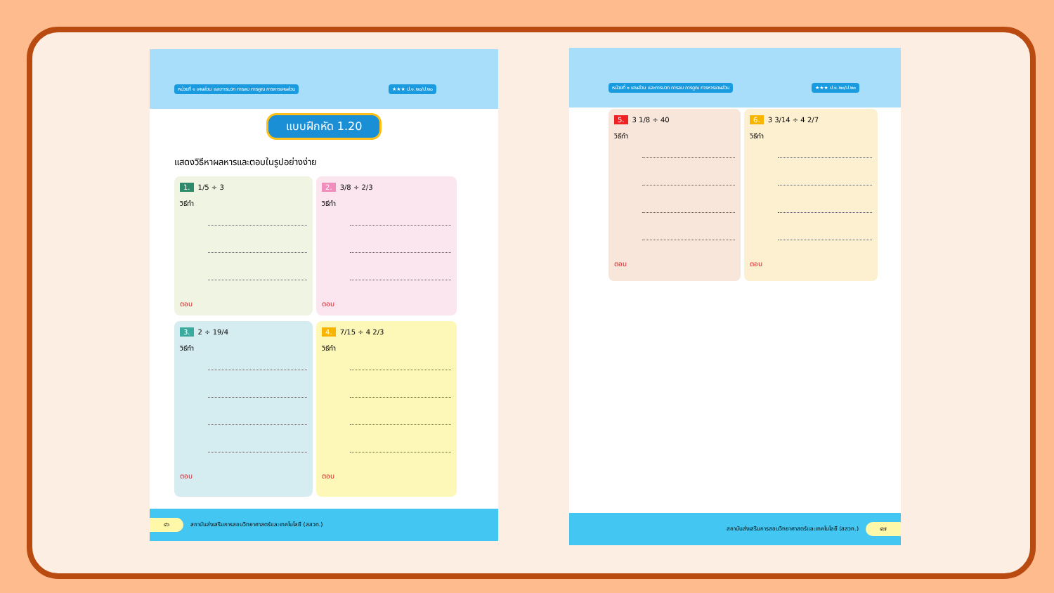หน่วยที่ ๑ เศษส่วน และการบวก การลบ การคูณ การหารเศษส่วน ★★★ ป.๑.๒๐/ป.๒๐
แบบฝึกหัด 1.20
แสดงวิธีหาผลหารและตอบในรูปอย่างง่าย
1. 1/5 ÷ 3
วิธีทำ
ตอบ
2. 3/8 ÷ 2/3
วิธีทำ
ตอบ
3. 2 ÷ 19/4
วิธีทำ
ตอบ
4. 7/15 ÷ 4 2/3
วิธีทำ
ตอบ
๔๖ สถาบันส่งเสริมการสอนวิทยาศาสตร์และเทคโนโลยี (สสวท.)
หน่วยที่ ๑ เศษส่วน และการบวก การลบ การคูณ การหารเศษส่วน ★★★ ป.๑.๒๐/ป.๒๐
5. 3 1/8 ÷ 40
วิธีทำ
ตอบ
6. 3 3/14 ÷ 4 2/7
วิธีทำ
ตอบ
สถาบันส่งเสริมการสอนวิทยาศาสตร์และเทคโนโลยี (สสวท.) ๔๗